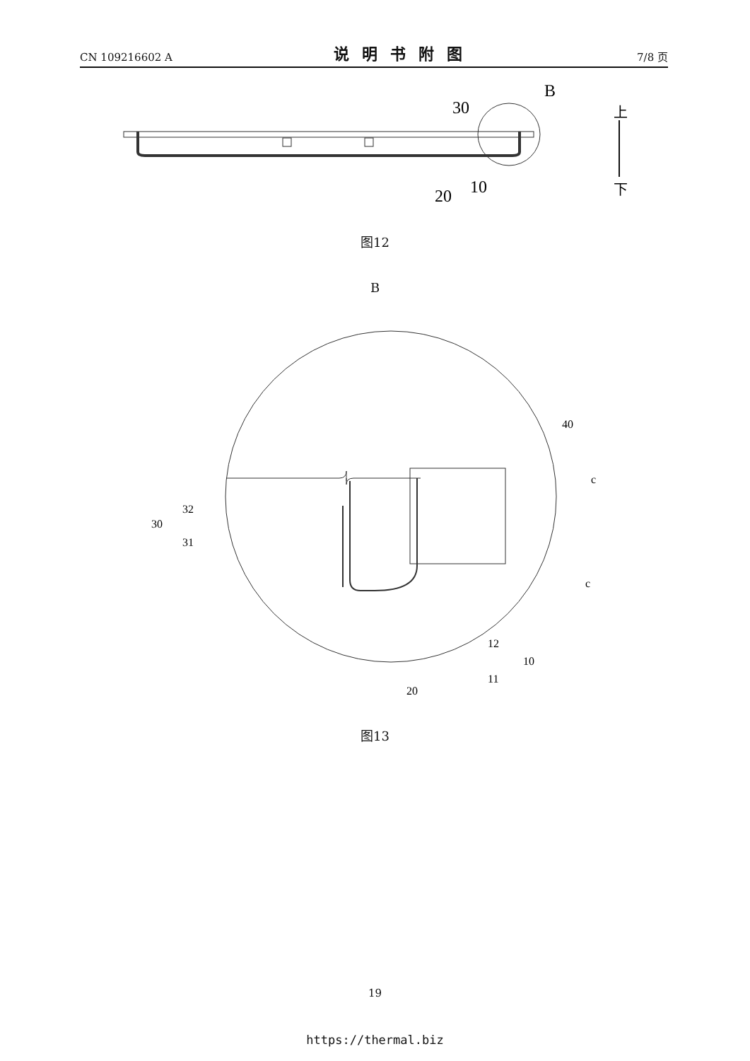CN 109216602 A 说明书附图 7/8 页
B
30
20
10
上
下
图12
B
40
c
c
32
30
31
12
10
11
20
图13
19
https://thermal.biz